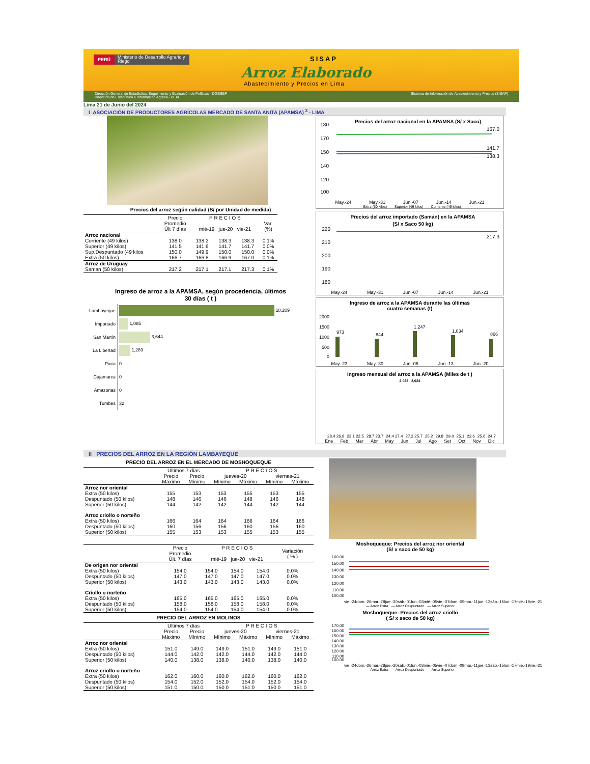PERÚ Ministerio de Desarrollo Agrario y Riego
SISAP
Arroz Elaborado
Abastecimiento y Precios en Lima
Dirección General de Estadística, Seguimiento y Evaluación de Políticas - DGESEP
Dirección de Estadística e Información Agraria - DEIA Sistema de Información de Abastecimiento y Precios (SISAP)
Lima 21 de Junio del 2024
I ASOCIACIÓN DE PRODUCTORES AGRÍCOLAS MERCADO DE SANTA ANITA (APAMSA) <sup>3</sup> - LIMA
Precios del arroz según calidad (S/ por Unidad de medida)
| | Precio Promedio Últ 7 días | P R E C I O S mié-19 jue-20 vie-21 | | | Var. (%) |
| --- | --- | --- | --- | --- | --- |
| Arroz nacional | | | | | |
| Corriente (49 kilos) | 138.0 | 138.2 | 138.3 | 138.3 | 0.1% |
| Superior (49 kilos) | 141.5 | 141.6 | 141.7 | 141.7 | 0.0% |
| Sup.Despuntado (49 kilos | 150.0 | 149.9 | 150.0 | 150.0 | 0.0% |
| Extra (50 kilos) | 166.7 | 166.8 | 166.9 | 167.0 | 0.1% |
| Arroz de Uruguay | | | | | |
| Saman (50 kilos) | 217.2 | 217.1 | 217.1 | 217.3 | 0.1% |
Ingreso de arroz a la APAMSA, según procedencia, últimos
30 días ( t )
| Lambayeque | 18,209 |
| Importado | 1,085 |
| San Martín | 3,644 |
| La Libertad | 1,289 |
| Piura | 0 |
| Cajamarca | 0 |
| Amazonas | 0 |
| Tumbes | 32 |
Precios del arroz nacional en la APAMSA (S/ x Saco)
180
170
150
140
120
.
100
167.0
141.7
138.3
May.-24 May.-31 Jun.-07 Jun.-14 Jun.-21
— Extra (50 kilos) — Superior (49 kilos) — Corriente (49 kilos)
Precios del arroz importado (Samán) en la APAMSA
(S/ x Saco 50 kg)
220
210
200
190
180
217.3
May.-24 May.-31 Jun.-07 Jun.-14 Jun.-21
Ingreso de arroz a la APAMSA durante las últimas
cuatro semanas (t)
2000
1500
1000
500
0
973
844
1,247
1,034
866
May.-23 May.-30 Jun.-06 Jun.-13 Jun.-20
Ingreso mensual del arroz a la APAMSA (Miles de t )
2,023 2,024
28.4 26.8
23.1 22.5
28.7 23.7
24.4 27.4
27.2 25.7
25.2
29.8
29.0
25.1
22.6
25.6
24.7
Ene Feb Mar Abr May Jun Jul Ago Set Oct Nov Dic
II PRECIOS DEL ARROZ EN LA REGIÓN LAMBAYEQUE
PRECIO DEL ARROZ EN EL MERCADO DE MOSHOQUEQUE
| | Ultimos 7 días | | P R E C I O S | | | |
| --- | --- | --- | --- | --- | --- | --- |
| | Precio | Precio | jueves-20 | | viernes-21 | |
| | Máximo | Mínimo | Mínimo | Máximo | Mínimo | Máximo |
| Arroz nor oriental | | | | | | |
| Extra (50 kilos) | 155 | 153 | 153 | 155 | 153 | 155 |
| Despuntado (50 kilos) | 148 | 146 | 146 | 148 | 146 | 148 |
| Superior (50 kilos) | 144 | 142 | 142 | 144 | 142 | 144 |
| Arroz criollo o norteño | | | | | | |
| Extra (50 kilos) | 166 | 164 | 164 | 166 | 164 | 166 |
| Despuntado (50 kilos) | 160 | 156 | 156 | 160 | 156 | 160 |
| Superior (50 kilos) | 155 | 153 | 153 | 155 | 153 | 155 |
| | Precio Promedio Últ. 7 días | P R E C I O S mié-19 jue-20 vie-21 | | | Variación ( % ) | |
| --- | --- | --- | --- | --- | --- | --- |
| De origen nor oriental | | | | | | |
| Extra (50 kilos) | 154.0 | 154.0 | 154.0 | 154.0 | 0.0% | |
| Despuntado (50 kilos) | 147.0 | 147.0 | 147.0 | 147.0 | 0.0% | |
| Superior (50 kilos) | 143.0 | 143.0 | 143.0 | 143.0 | 0.0% | |
| Criollo o norteño | | | | | | |
| Extra (50 kilos) | 165.0 | 165.0 | 165.0 | 165.0 | 0.0% | |
| Despuntado (50 kilos) | 158.0 | 158.0 | 158.0 | 158.0 | 0.0% | |
| Superior (50 kilos) | 154.0 | 154.0 | 154.0 | 154.0 | 0.0% | |
PRECIO DEL ARROZ EN MOLINOS
| | Ultimos 7 días | | P R E C I O S | | | |
| --- | --- | --- | --- | --- | --- | --- |
| | Precio | Precio | jueves-20 | | viernes-21 | |
| | Máximo | Mínimo | Mínimo | Máximo | Mínimo | Máximo |
| Arroz nor oriental | | | | | | |
| Extra (50 kilos) | 151.0 | 149.0 | 149.0 | 151.0 | 149.0 | 151.0 |
| Despuntado (50 kilos) | 144.0 | 142.0 | 142.0 | 144.0 | 142.0 | 144.0 |
| Superior (50 kilos) | 140.0 | 138.0 | 138.0 | 140.0 | 138.0 | 140.0 |
| Arroz criollo o norteño | | | | | | |
| Extra (50 kilos) | 162.0 | 160.0 | 160.0 | 162.0 | 160.0 | 162.0 |
| Despuntado (50 kilos) | 154.0 | 152.0 | 152.0 | 154.0 | 152.0 | 154.0 |
| Superior (50 kilos) | 151.0 | 150.0 | 150.0 | 151.0 | 150.0 | 151.0 |
Moshoqueque: Precios del arroz nor oriental
(S/ x saco de 50 kg)
160.00
150.00
140.00
130.00
120.00
110.00
100.00
vie.-24 dom.-26 mar.-28 jue.-30 sáb.-01 lun.-03 mié.-05 vie.-07 dom.-09 mar.-11 jue.-13 sáb.-15 lun.-17 mié.-19 vie.-21
— Arroz Extra — Arroz Despuntado — Arroz Superior
Moshoqueque: Precios del arroz criollo
( S/ x saco de 50 kg)
170.00
160.00
150.00
140.00
130.00
120.00
110.00
100.00
vie.-24 dom.-26 mar.-28 jue.-30 sáb.-01 lun.-03 mié.-05 vie.-07 dom.-09 mar.-11 jue.-13 sáb.-15 lun.-17 mié.-19 vie.-21
— Arroz Extra — Arroz Despuntado — Arroz Superior